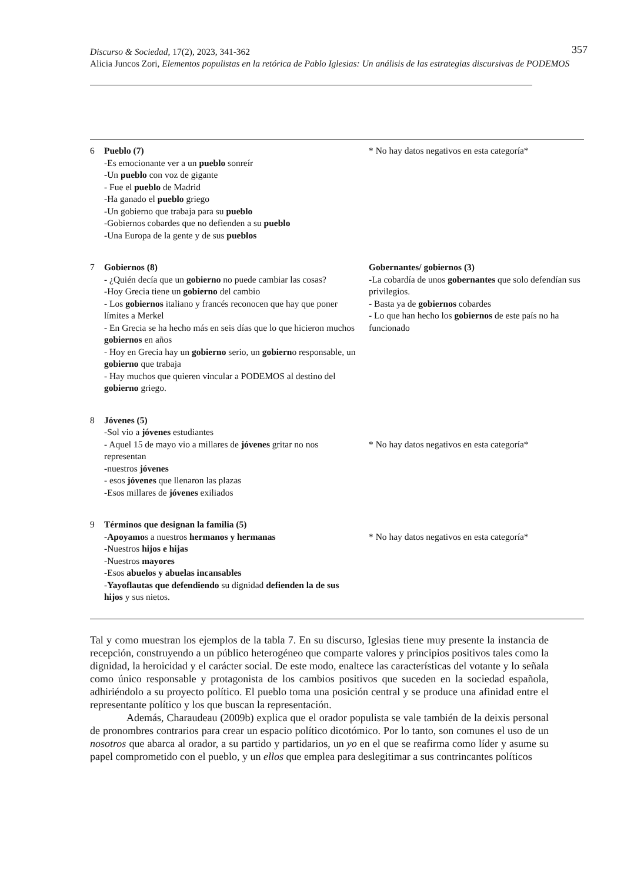357 Discurso & Sociedad, 17(2), 2023, 341-362
Alicia Juncos Zori, Elementos populistas en la retórica de Pablo Iglesias: Un análisis de las estrategias discursivas de PODEMOS
| 6 | Pueblo (7) -Es emocionante ver a un pueblo sonreír -Un pueblo con voz de gigante - Fue el pueblo de Madrid -Ha ganado el pueblo griego -Un gobierno que trabaja para su pueblo -Gobiernos cobardes que no defienden a su pueblo -Una Europa de la gente y de sus pueblos | * No hay datos negativos en esta categoría* |
| 7 | Gobiernos (8) - ¿Quién decía que un gobierno no puede cambiar las cosas? -Hoy Grecia tiene un gobierno del cambio - Los gobiernos italiano y francés reconocen que hay que poner límites a Merkel - En Grecia se ha hecho más en seis días que lo que hicieron muchos gobiernos en años - Hoy en Grecia hay un gobierno serio, un gobiern o responsable, un gobierno que trabaja - Hay muchos que quieren vincular a PODEMOS al destino del gobierno griego. | Gobernantes/ gobiernos (3) -La cobardía de unos gobernantes que solo defendían sus privilegios. - Basta ya de gobiernos cobardes - Lo que han hecho los gobiernos de este país no ha funcionado |
| 8 | Jóvenes (5) -Sol vio a jóvenes estudiantes - Aquel 15 de mayo vio a millares de jóvenes gritar no nos representan -nuestros jóvenes - esos jóvenes que llenaron las plazas -Esos millares de jóvenes exiliados | * No hay datos negativos en esta categoría* |
| 9 | Términos que designan la familia (5) - Apoyamo s a nuestros hermanos y hermanas -Nuestros hijos e hijas -Nuestros mayores -Esos abuelos y abuelas incansables - Yayoflautas que defendiendo su dignidad defienden la de sus hijos y sus nietos. | * No hay datos negativos en esta categoría* |
Tal y como muestran los ejemplos de la tabla 7. En su discurso, Iglesias tiene muy presente la instancia de recepción, construyendo a un público heterogéneo que comparte valores y principios positivos tales como la dignidad, la heroicidad y el carácter social. De este modo, enaltece las características del votante y lo señala como único responsable y protagonista de los cambios positivos que suceden en la sociedad española, adhiriéndolo a su proyecto político. El pueblo toma una posición central y se produce una afinidad entre el representante político y los que buscan la representación.
Además, Charaudeau (2009b) explica que el orador populista se vale también de la deixis personal de pronombres contrarios para crear un espacio político dicotómico. Por lo tanto, son comunes el uso de un nosotros que abarca al orador, a su partido y partidarios, un yo en el que se reafirma como líder y asume su papel comprometido con el pueblo, y un ellos que emplea para deslegitimar a sus contrincantes políticos